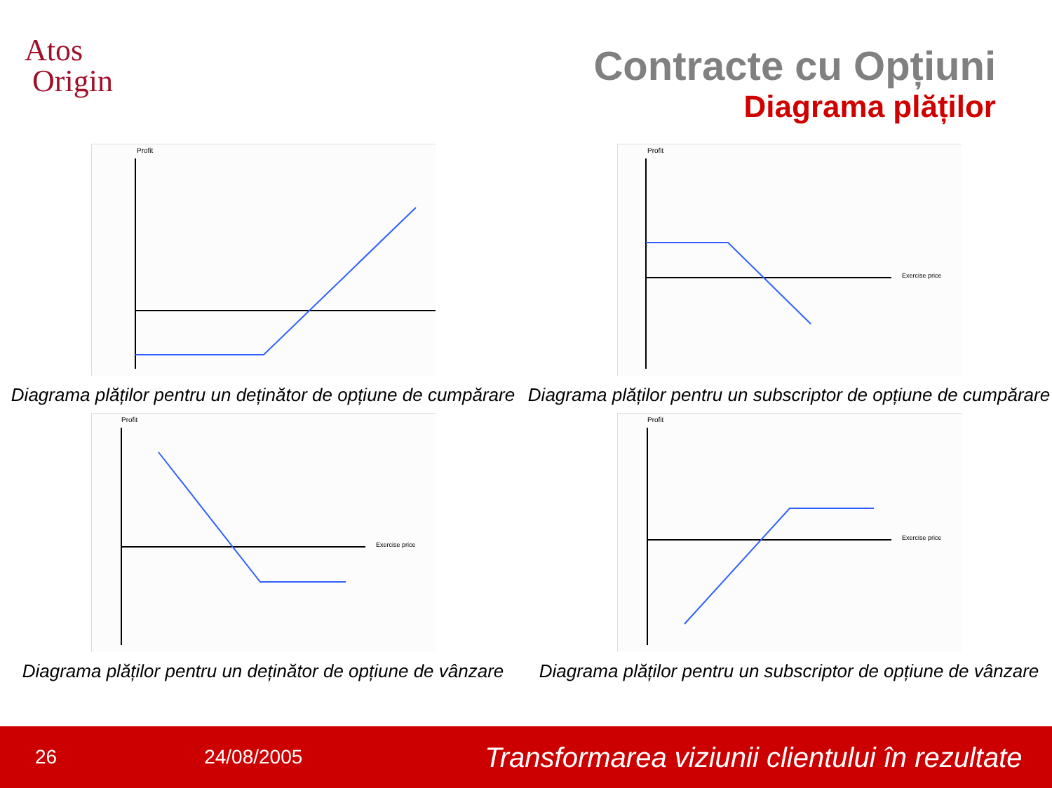Atos
Origin
Contracte cu Opțiuni
Diagrama plăților
Profit
Diagrama plăților pentru un deținător de opțiune de cumpărare
Profit
Exercise price
Diagrama plăților pentru un subscriptor de opțiune de cumpărare
Profit
Exercise price
Diagrama plăților pentru un deținător de opțiune de vânzare
Profit
Exercise price
Diagrama plăților pentru un subscriptor de opțiune de vânzare
26 24/08/2005 Transformarea viziunii clientului în rezultate